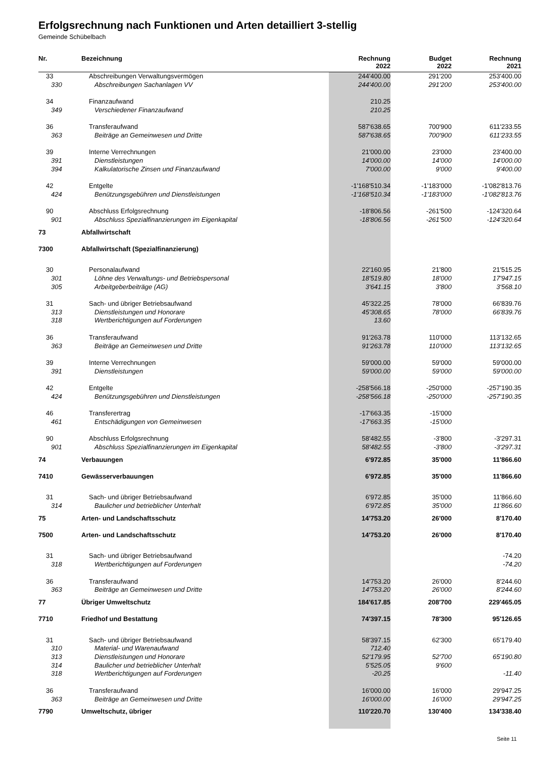Erfolgsrechnung nach Funktionen und Arten detailliert 3-stellig
Gemeinde Schübelbach
| Nr. | Bezeichnung | Rechnung 2022 | Budget 2022 | Rechnung 2021 |
| --- | --- | --- | --- | --- |
| 33 | Abschreibungen Verwaltungsvermögen | 244'400.00 | 291'200 | 253'400.00 |
| 330 | Abschreibungen Sachanlagen VV | 244'400.00 | 291'200 | 253'400.00 |
| 34 | Finanzaufwand | 210.25 | | |
| 349 | Verschiedener Finanzaufwand | 210.25 | | |
| 36 | Transferaufwand | 587'638.65 | 700'900 | 611'233.55 |
| 363 | Beiträge an Gemeinwesen und Dritte | 587'638.65 | 700'900 | 611'233.55 |
| 39 | Interne Verrechnungen | 21'000.00 | 23'000 | 23'400.00 |
| 391 | Dienstleistungen | 14'000.00 | 14'000 | 14'000.00 |
| 394 | Kalkulatorische Zinsen und Finanzaufwand | 7'000.00 | 9'000 | 9'400.00 |
| 42 | Entgelte | -1'168'510.34 | -1'183'000 | -1'082'813.76 |
| 424 | Benützungsgebühren und Dienstleistungen | -1'168'510.34 | -1'183'000 | -1'082'813.76 |
| 90 | Abschluss Erfolgsrechnung | -18'806.56 | -261'500 | -124'320.64 |
| 901 | Abschluss Spezialfinanzierungen im Eigenkapital | -18'806.56 | -261'500 | -124'320.64 |
| 73 | Abfallwirtschaft | | | |
| 7300 | Abfallwirtschaft (Spezialfinanzierung) | | | |
| 30 | Personalaufwand | 22'160.95 | 21'800 | 21'515.25 |
| 301 | Löhne des Verwaltungs- und Betriebspersonal | 18'519.80 | 18'000 | 17'947.15 |
| 305 | Arbeitgeberbeiträge (AG) | 3'641.15 | 3'800 | 3'568.10 |
| 31 | Sach- und übriger Betriebsaufwand | 45'322.25 | 78'000 | 66'839.76 |
| 313 | Dienstleistungen und Honorare | 45'308.65 | 78'000 | 66'839.76 |
| 318 | Wertberichtigungen auf Forderungen | 13.60 | | |
| 36 | Transferaufwand | 91'263.78 | 110'000 | 113'132.65 |
| 363 | Beiträge an Gemeinwesen und Dritte | 91'263.78 | 110'000 | 113'132.65 |
| 39 | Interne Verrechnungen | 59'000.00 | 59'000 | 59'000.00 |
| 391 | Dienstleistungen | 59'000.00 | 59'000 | 59'000.00 |
| 42 | Entgelte | -258'566.18 | -250'000 | -257'190.35 |
| 424 | Benützungsgebühren und Dienstleistungen | -258'566.18 | -250'000 | -257'190.35 |
| 46 | Transferertrag | -17'663.35 | -15'000 | |
| 461 | Entschädigungen von Gemeinwesen | -17'663.35 | -15'000 | |
| 90 | Abschluss Erfolgsrechnung | 58'482.55 | -3'800 | -3'297.31 |
| 901 | Abschluss Spezialfinanzierungen im Eigenkapital | 58'482.55 | -3'800 | -3'297.31 |
| 74 | Verbauungen | 6'972.85 | 35'000 | 11'866.60 |
| 7410 | Gewässerverbauungen | 6'972.85 | 35'000 | 11'866.60 |
| 31 | Sach- und übriger Betriebsaufwand | 6'972.85 | 35'000 | 11'866.60 |
| 314 | Baulicher und betrieblicher Unterhalt | 6'972.85 | 35'000 | 11'866.60 |
| 75 | Arten- und Landschaftsschutz | 14'753.20 | 26'000 | 8'170.40 |
| 7500 | Arten- und Landschaftsschutz | 14'753.20 | 26'000 | 8'170.40 |
| 31 | Sach- und übriger Betriebsaufwand | | | -74.20 |
| 318 | Wertberichtigungen auf Forderungen | | | -74.20 |
| 36 | Transferaufwand | 14'753.20 | 26'000 | 8'244.60 |
| 363 | Beiträge an Gemeinwesen und Dritte | 14'753.20 | 26'000 | 8'244.60 |
| 77 | Übriger Umweltschutz | 184'617.85 | 208'700 | 229'465.05 |
| 7710 | Friedhof und Bestattung | 74'397.15 | 78'300 | 95'126.65 |
| 31 | Sach- und übriger Betriebsaufwand | 58'397.15 | 62'300 | 65'179.40 |
| 310 | Material- und Warenaufwand | 712.40 | | |
| 313 | Dienstleistungen und Honorare | 52'179.95 | 52'700 | 65'190.80 |
| 314 | Baulicher und betrieblicher Unterhalt | 5'525.05 | 9'600 | |
| 318 | Wertberichtigungen auf Forderungen | -20.25 | | -11.40 |
| 36 | Transferaufwand | 16'000.00 | 16'000 | 29'947.25 |
| 363 | Beiträge an Gemeinwesen und Dritte | 16'000.00 | 16'000 | 29'947.25 |
| 7790 | Umweltschutz, übriger | 110'220.70 | 130'400 | 134'338.40 |
Seite 11